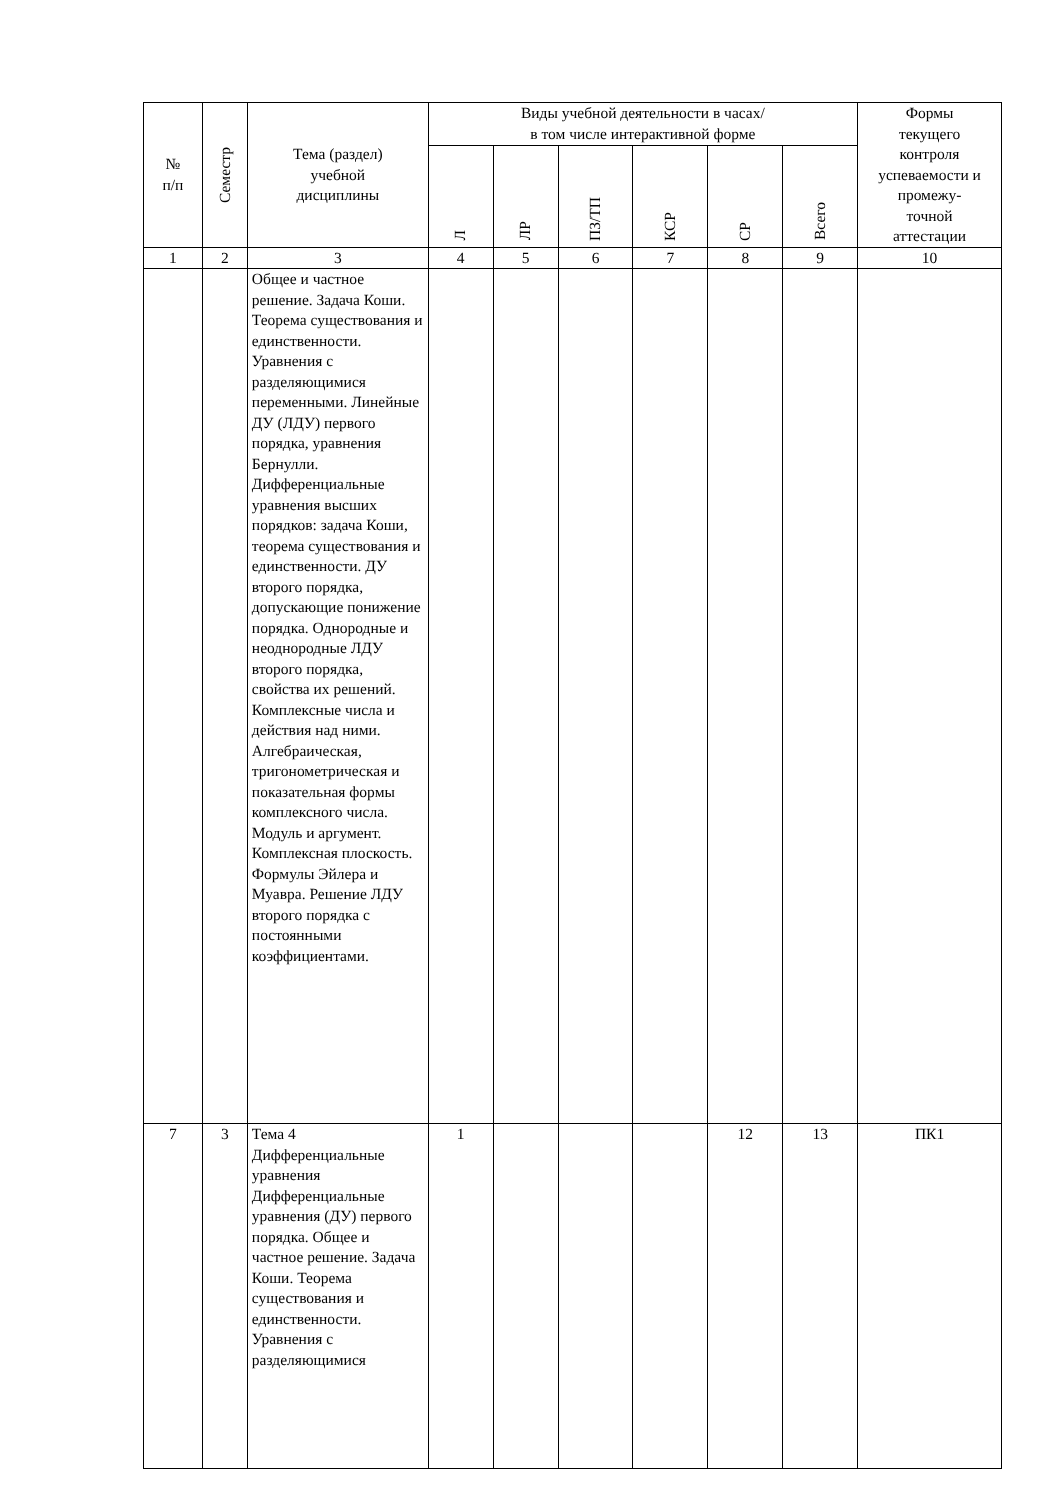| № п/п | Семестр | Тема (раздел) учебной дисциплины | Виды учебной деятельности в часах/ в том числе интерактивной форме | | | | | | Формы текущего контроля успеваемости и промежу- точной аттестации |
| --- | --- | --- | --- | --- | --- | --- | --- | --- | --- |
| | | | Л | ЛР | ПЗ/ТП | КСР | СР | Всего | |
| 1 | 2 | 3 | 4 | 5 | 6 | 7 | 8 | 9 | 10 |
| | | Общее и частное решение. Задача Коши. Теорема существования и единственности. Уравнения с разделяющимися переменными. Линейные ДУ (ЛДУ) первого порядка, уравнения Бернулли. Дифференциальные уравнения высших порядков: задача Коши, теорема существования и единственности. ДУ второго порядка, допускающие понижение порядка. Однородные и неоднородные ЛДУ второго порядка, свойства их решений. Комплексные числа и действия над ними. Алгебраическая, тригонометрическая и показательная формы комплексного числа. Модуль и аргумент. Комплексная плоскость. Формулы Эйлера и Муавра. Решение ЛДУ второго порядка с постоянными коэффициентами. | | | | | | | |
| 7 | 3 | Тема 4 Дифференциальные уравнения Дифференциальные уравнения (ДУ) первого порядка. Общее и частное решение. Задача Коши. Теорема существования и единственности. Уравнения с разделяющимися | 1 | | | | 12 | 13 | ПК1 |